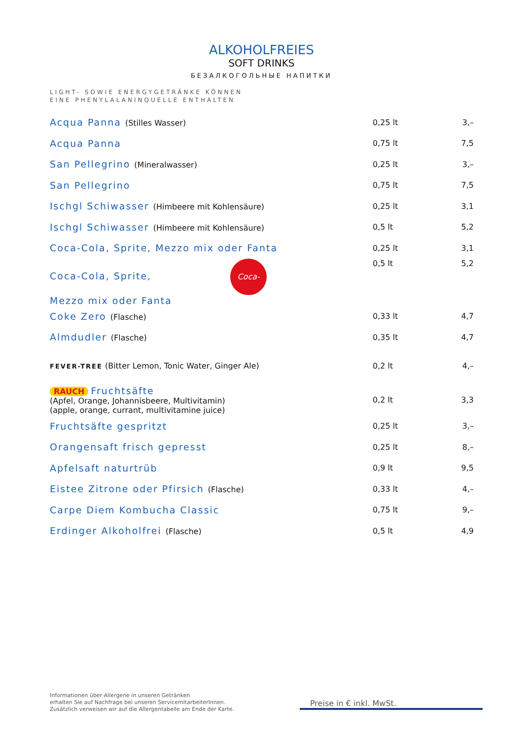ALKOHOLFREIES
SOFT DRINKS
БЕЗАЛКОГОЛЬНЫЕ НАПИТКИ
LIGHT- SOWIE ENERGYGETRÄNKE KÖNNEN
EINE PHENYLALANINQUELLE ENTHALTEN
| Acqua Panna (Stilles Wasser) | 0,25 lt | 3,– |
| Acqua Panna | 0,75 lt | 7,5 |
| San Pellegrino (Mineralwasser) | 0,25 lt | 3,– |
| San Pellegrino | 0,75 lt | 7,5 |
| Ischgl Schiwasser (Himbeere mit Kohlensäure) | 0,25 lt | 3,1 |
| Ischgl Schiwasser (Himbeere mit Kohlensäure) | 0,5 lt | 5,2 |
| Coca-Cola, Sprite, Mezzo mix oder Fanta | 0,25 lt | 3,1 |
| Coca-Cola, Sprite, Coca-Cola Mezzo mix oder Fanta | 0,5 lt | 5,2 |
| Coke Zero (Flasche) | 0,33 lt | 4,7 |
| Almdudler (Flasche) | 0,35 lt | 4,7 |
| FEVER-TREE (Bitter Lemon, Tonic Water, Ginger Ale) | 0,2 lt | 4,– |
| RAUCH Fruchtsäfte (Apfel, Orange, Johannisbeere, Multivitamin) (apple, orange, currant, multivitamine juice) | 0,2 lt | 3,3 |
| Fruchtsäfte gespritzt | 0,25 lt | 3,– |
| Orangensaft frisch gepresst | 0,25 lt | 8,– |
| Apfelsaft naturtrüb | 0,9 lt | 9,5 |
| Eistee Zitrone oder Pfirsich (Flasche) | 0,33 lt | 4,– |
| Carpe Diem Kombucha Classic | 0,75 lt | 9,– |
| Erdinger Alkoholfrei (Flasche) | 0,5 lt | 4,9 |
Informationen über Allergene in unseren Getränken
erhalten Sie auf Nachfrage bei unseren ServicemitarbeiterInnen.
Zusätzlich verweisen wir auf die Allergentabelle am Ende der Karte.
Preise in € inkl. MwSt.